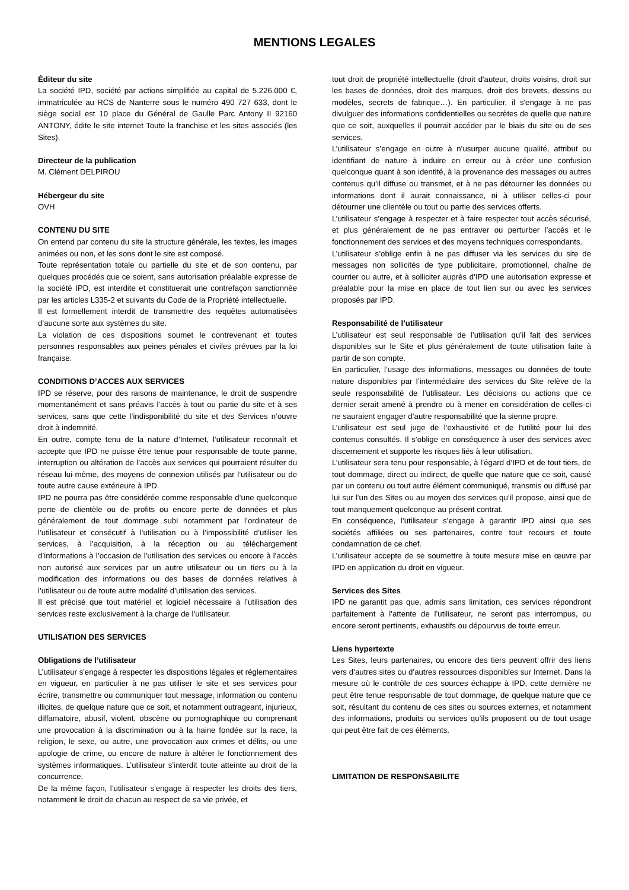MENTIONS LEGALES
Éditeur du site
La société IPD, société par actions simplifiée au capital de 5.226.000 €, immatriculée au RCS de Nanterre sous le numéro 490 727 633, dont le siège social est 10 place du Général de Gaulle Parc Antony II 92160 ANTONY, édite le site internet Toute la franchise et les sites associés (les Sites).
Directeur de la publication
M. Clément DELPIROU
Hébergeur du site
OVH
CONTENU DU SITE
On entend par contenu du site la structure générale, les textes, les images animées ou non, et les sons dont le site est composé.
Toute représentation totale ou partielle du site et de son contenu, par quelques procédés que ce soient, sans autorisation préalable expresse de la société IPD, est interdite et constituerait une contrefaçon sanctionnée par les articles L335-2 et suivants du Code de la Propriété intellectuelle.
Il est formellement interdit de transmettre des requêtes automatisées d’aucune sorte aux systèmes du site.
La violation de ces dispositions soumet le contrevenant et toutes personnes responsables aux peines pénales et civiles prévues par la loi française.
CONDITIONS D’ACCES AUX SERVICES
IPD se réserve, pour des raisons de maintenance, le droit de suspendre momentanément et sans préavis l’accès à tout ou partie du site et à ses services, sans que cette l’indisponibilité du site et des Services n’ouvre droit à indemnité.
En outre, compte tenu de la nature d’Internet, l’utilisateur reconnaît et accepte que IPD ne puisse être tenue pour responsable de toute panne, interruption ou altération de l’accès aux services qui pourraient résulter du réseau lui-même, des moyens de connexion utilisés par l’utilisateur ou de toute autre cause extérieure à IPD.
IPD ne pourra pas être considérée comme responsable d’une quelconque perte de clientèle ou de profits ou encore perte de données et plus généralement de tout dommage subi notamment par l’ordinateur de l’utilisateur et consécutif à l’utilisation ou à l’impossibilité d’utiliser les services, à l’acquisition, à la réception ou au téléchargement d’informations à l’occasion de l’utilisation des services ou encore à l’accès non autorisé aux services par un autre utilisateur ou un tiers ou à la modification des informations ou des bases de données relatives à l’utilisateur ou de toute autre modalité d’utilisation des services.
Il est précisé que tout matériel et logiciel nécessaire à l’utilisation des services reste exclusivement à la charge de l’utilisateur.
UTILISATION DES SERVICES
Obligations de l’utilisateur
L’utilisateur s'engage à respecter les dispositions légales et réglementaires en vigueur, en particulier à ne pas utiliser le site et ses services pour écrire, transmettre ou communiquer tout message, information ou contenu illicites, de quelque nature que ce soit, et notamment outrageant, injurieux, diffamatoire, abusif, violent, obscène ou pornographique ou comprenant une provocation à la discrimination ou à la haine fondée sur la race, la religion, le sexe, ou autre, une provocation aux crimes et délits, ou une apologie de crime, ou encore de nature à altérer le fonctionnement des systèmes informatiques. L’utilisateur s’interdit toute atteinte au droit de la concurrence.
De la même façon, l’utilisateur s'engage à respecter les droits des tiers, notamment le droit de chacun au respect de sa vie privée, et
tout droit de propriété intellectuelle (droit d'auteur, droits voisins, droit sur les bases de données, droit des marques, droit des brevets, dessins ou modèles, secrets de fabrique…). En particulier, il s'engage à ne pas divulguer des informations confidentielles ou secrètes de quelle que nature que ce soit, auxquelles il pourrait accéder par le biais du site ou de ses services.
L’utilisateur s’engage en outre à n’usurper aucune qualité, attribut ou identifiant de nature à induire en erreur ou à créer une confusion quelconque quant à son identité, à la provenance des messages ou autres contenus qu’il diffuse ou transmet, et à ne pas détourner les données ou informations dont il aurait connaissance, ni à utiliser celles-ci pour détourner une clientèle ou tout ou partie des services offerts.
L’utilisateur s’engage à respecter et à faire respecter tout accès sécurisé, et plus généralement de ne pas entraver ou perturber l’accès et le fonctionnement des services et des moyens techniques correspondants.
L’utilisateur s’oblige enfin à ne pas diffuser via les services du site de messages non sollicités de type publicitaire, promotionnel, chaîne de courrier ou autre, et à solliciter auprès d’IPD une autorisation expresse et préalable pour la mise en place de tout lien sur ou avec les services proposés par IPD.
Responsabilité de l’utilisateur
L’utilisateur est seul responsable de l’utilisation qu’il fait des services disponibles sur le Site et plus généralement de toute utilisation faite à partir de son compte.
En particulier, l’usage des informations, messages ou données de toute nature disponibles par l’intermédiaire des services du Site relève de la seule responsabilité de l’utilisateur. Les décisions ou actions que ce dernier serait amené à prendre ou à mener en considération de celles-ci ne sauraient engager d’autre responsabilité que la sienne propre.
L’utilisateur est seul juge de l’exhaustivité et de l’utilité pour lui des contenus consultés. Il s’oblige en conséquence à user des services avec discernement et supporte les risques liés à leur utilisation.
L’utilisateur sera tenu pour responsable, à l’égard d’IPD et de tout tiers, de tout dommage, direct ou indirect, de quelle que nature que ce soit, causé par un contenu ou tout autre élément communiqué, transmis ou diffusé par lui sur l’un des Sites ou au moyen des services qu’il propose, ainsi que de tout manquement quelconque au présent contrat.
En conséquence, l’utilisateur s’engage à garantir IPD ainsi que ses sociétés affiliées ou ses partenaires, contre tout recours et toute condamnation de ce chef.
L’utilisateur accepte de se soumettre à toute mesure mise en œuvre par IPD en application du droit en vigueur.
Services des Sites
IPD ne garantit pas que, admis sans limitation, ces services répondront parfaitement à l’attente de l’utilisateur, ne seront pas interrompus, ou encore seront pertinents, exhaustifs ou dépourvus de toute erreur.
Liens hypertexte
Les Sites, leurs partenaires, ou encore des tiers peuvent offrir des liens vers d’autres sites ou d’autres ressources disponibles sur Internet. Dans la mesure où le contrôle de ces sources échappe à IPD, cette dernière ne peut être tenue responsable de tout dommage, de quelque nature que ce soit, résultant du contenu de ces sites ou sources externes, et notamment des informations, produits ou services qu’ils proposent ou de tout usage qui peut être fait de ces éléments.
LIMITATION DE RESPONSABILITE